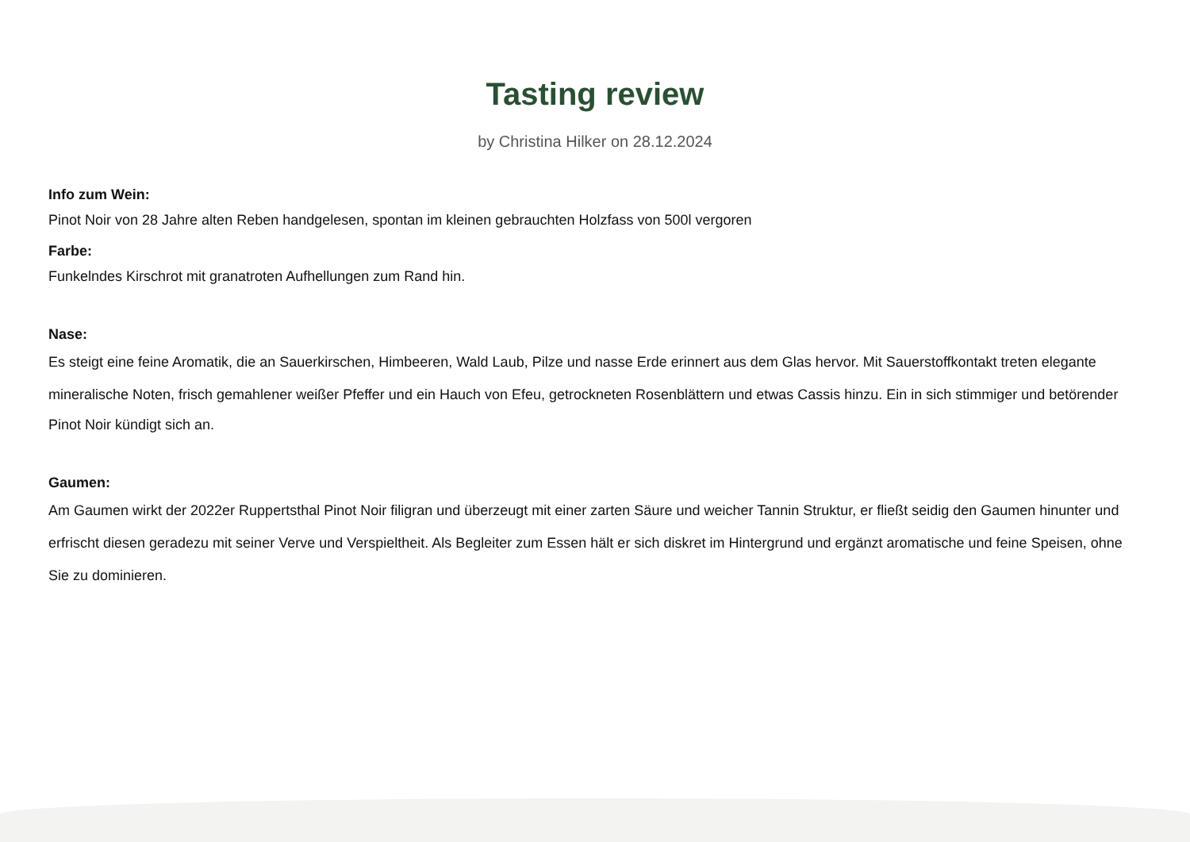Tasting review
by Christina Hilker on 28.12.2024
Info zum Wein:
Pinot Noir von 28 Jahre alten Reben handgelesen, spontan im kleinen gebrauchten Holzfass von 500l vergoren
Farbe:
Funkelndes Kirschrot mit granatroten Aufhellungen zum Rand hin.
Nase:
Es steigt eine feine Aromatik, die an Sauerkirschen, Himbeeren, Wald Laub, Pilze und nasse Erde erinnert aus dem Glas hervor. Mit Sauerstoffkontakt treten elegante mineralische Noten, frisch gemahlener weißer Pfeffer und ein Hauch von Efeu, getrockneten Rosenblättern und etwas Cassis hinzu. Ein in sich stimmiger und betörender
Pinot Noir kündigt sich an.
Gaumen:
Am Gaumen wirkt der 2022er Ruppertsthal Pinot Noir filigran und überzeugt mit einer zarten Säure und weicher Tannin Struktur, er fließt seidig den Gaumen hinunter und erfrischt diesen geradezu mit seiner Verve und Verspieltheit. Als Begleiter zum Essen hält er sich diskret im Hintergrund und ergänzt aromatische und feine Speisen, ohne Sie zu dominieren.